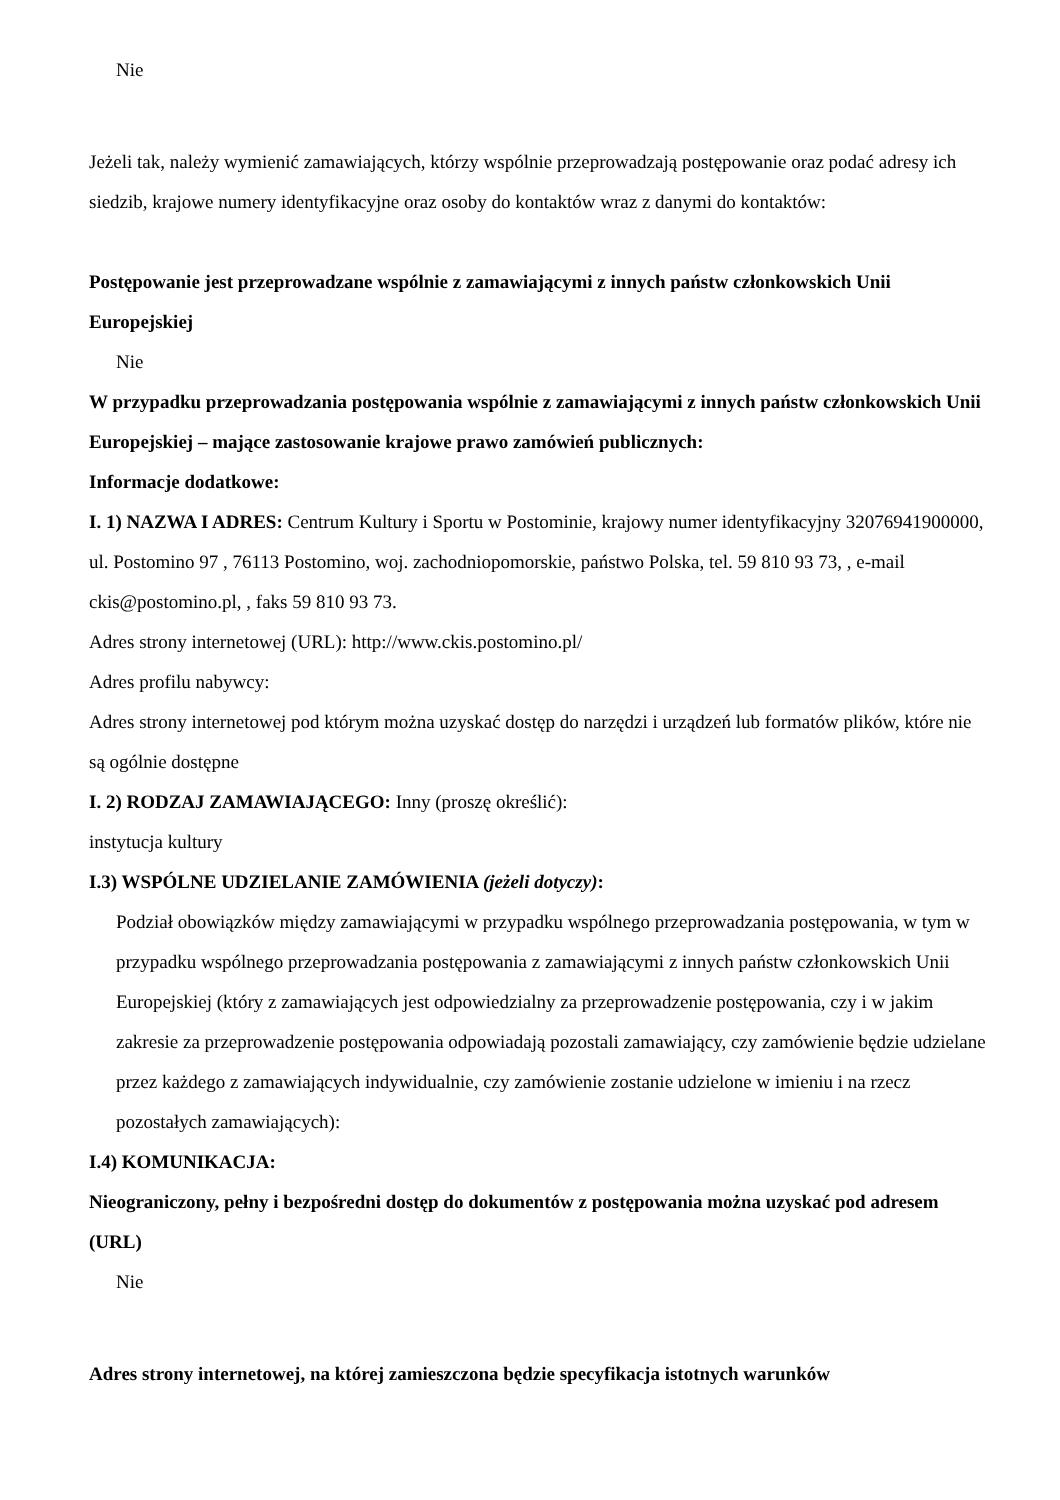Nie
Jeżeli tak, należy wymienić zamawiających, którzy wspólnie przeprowadzają postępowanie oraz podać adresy ich siedzib, krajowe numery identyfikacyjne oraz osoby do kontaktów wraz z danymi do kontaktów:
Postępowanie jest przeprowadzane wspólnie z zamawiającymi z innych państw członkowskich Unii Europejskiej
Nie
W przypadku przeprowadzania postępowania wspólnie z zamawiającymi z innych państw członkowskich Unii Europejskiej – mające zastosowanie krajowe prawo zamówień publicznych:
Informacje dodatkowe:
I. 1) NAZWA I ADRES: Centrum Kultury i Sportu w Postominie, krajowy numer identyfikacyjny 32076941900000, ul. Postomino 97 , 76113 Postomino, woj. zachodniopomorskie, państwo Polska, tel. 59 810 93 73, , e-mail ckis@postomino.pl, , faks 59 810 93 73.
Adres strony internetowej (URL): http://www.ckis.postomino.pl/
Adres profilu nabywcy:
Adres strony internetowej pod którym można uzyskać dostęp do narzędzi i urządzeń lub formatów plików, które nie są ogólnie dostępne
I. 2) RODZAJ ZAMAWIAJĄCEGO: Inny (proszę określić):
instytucja kultury
I.3) WSPÓLNE UDZIELANIE ZAMÓWIENIA (jeżeli dotyczy):
Podział obowiązków między zamawiającymi w przypadku wspólnego przeprowadzania postępowania, w tym w przypadku wspólnego przeprowadzania postępowania z zamawiającymi z innych państw członkowskich Unii Europejskiej (który z zamawiających jest odpowiedzialny za przeprowadzenie postępowania, czy i w jakim zakresie za przeprowadzenie postępowania odpowiadają pozostali zamawiający, czy zamówienie będzie udzielane przez każdego z zamawiających indywidualnie, czy zamówienie zostanie udzielone w imieniu i na rzecz pozostałych zamawiających):
I.4) KOMUNIKACJA:
Nieograniczony, pełny i bezpośredni dostęp do dokumentów z postępowania można uzyskać pod adresem (URL)
Nie
Adres strony internetowej, na której zamieszczona będzie specyfikacja istotnych warunków